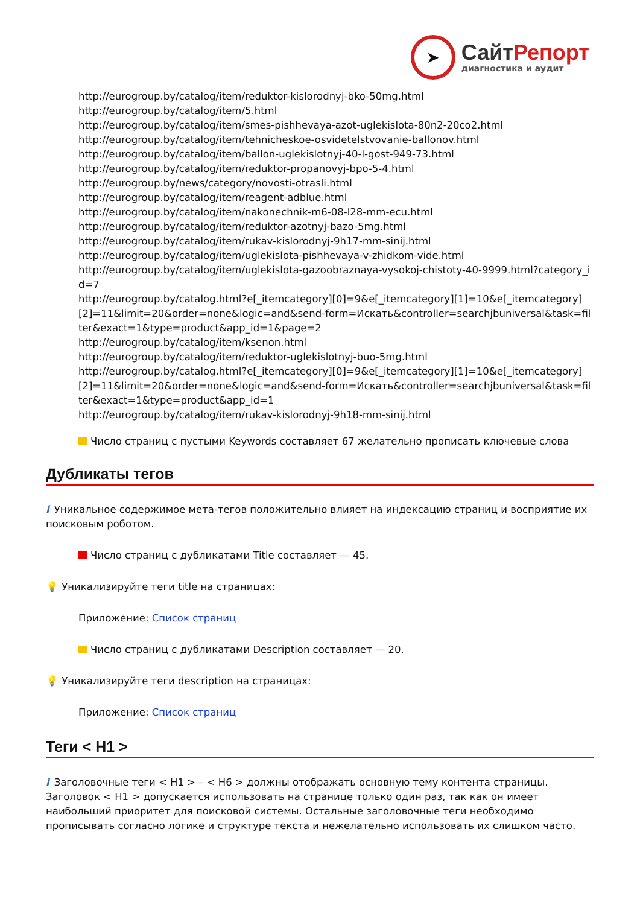➤
СайтРепорт
диагностика и аудит
http://eurogroup.by/catalog/item/reduktor-kislorodnyj-bko-50mg.html
http://eurogroup.by/catalog/item/5.html
http://eurogroup.by/catalog/item/smes-pishhevaya-azot-uglekislota-80n2-20co2.html
http://eurogroup.by/catalog/item/tehnicheskoe-osvidetelstvovanie-ballonov.html
http://eurogroup.by/catalog/item/ballon-uglekislotnyj-40-l-gost-949-73.html
http://eurogroup.by/catalog/item/reduktor-propanovyj-bpo-5-4.html
http://eurogroup.by/news/category/novosti-otrasli.html
http://eurogroup.by/catalog/item/reagent-adblue.html
http://eurogroup.by/catalog/item/nakonechnik-m6-08-l28-mm-ecu.html
http://eurogroup.by/catalog/item/reduktor-azotnyj-bazo-5mg.html
http://eurogroup.by/catalog/item/rukav-kislorodnyj-9h17-mm-sinij.html
http://eurogroup.by/catalog/item/uglekislota-pishhevaya-v-zhidkom-vide.html
http://eurogroup.by/catalog/item/uglekislota-gazoobraznaya-vysokoj-chistoty-40-9999.html?category_id=7
http://eurogroup.by/catalog.html?e[_itemcategory][0]=9&e[_itemcategory][1]=10&e[_itemcategory][2]=11&limit=20&order=none&logic=and&send-form=Искать&controller=searchjbuniversal&task=filter&exact=1&type=product&app_id=1&page=2
http://eurogroup.by/catalog/item/ksenon.html
http://eurogroup.by/catalog/item/reduktor-uglekislotnyj-buo-5mg.html
http://eurogroup.by/catalog.html?e[_itemcategory][0]=9&e[_itemcategory][1]=10&e[_itemcategory][2]=11&limit=20&order=none&logic=and&send-form=Искать&controller=searchjbuniversal&task=filter&exact=1&type=product&app_id=1
http://eurogroup.by/catalog/item/rukav-kislorodnyj-9h18-mm-sinij.html
Число страниц с пустыми Keywords составляет 67 желательно прописать ключевые слова
Дубликаты тегов
i Уникальное содержимое мета-тегов положительно влияет на индексацию страниц и восприятие их поисковым роботом.
Число страниц с дубликатами Title составляет — 45.
💡 Уникализируйте теги title на страницах:
Приложение: Список страниц
Число страниц с дубликатами Description составляет — 20.
💡 Уникализируйте теги description на страницах:
Приложение: Список страниц
Теги < H1 >
i Заголовочные теги < H1 > – < H6 > должны отображать основную тему контента страницы. Заголовок < H1 > допускается использовать на странице только один раз, так как он имеет наибольший приоритет для поисковой системы. Остальные заголовочные теги необходимо прописывать согласно логике и структуре текста и нежелательно использовать их слишком часто.